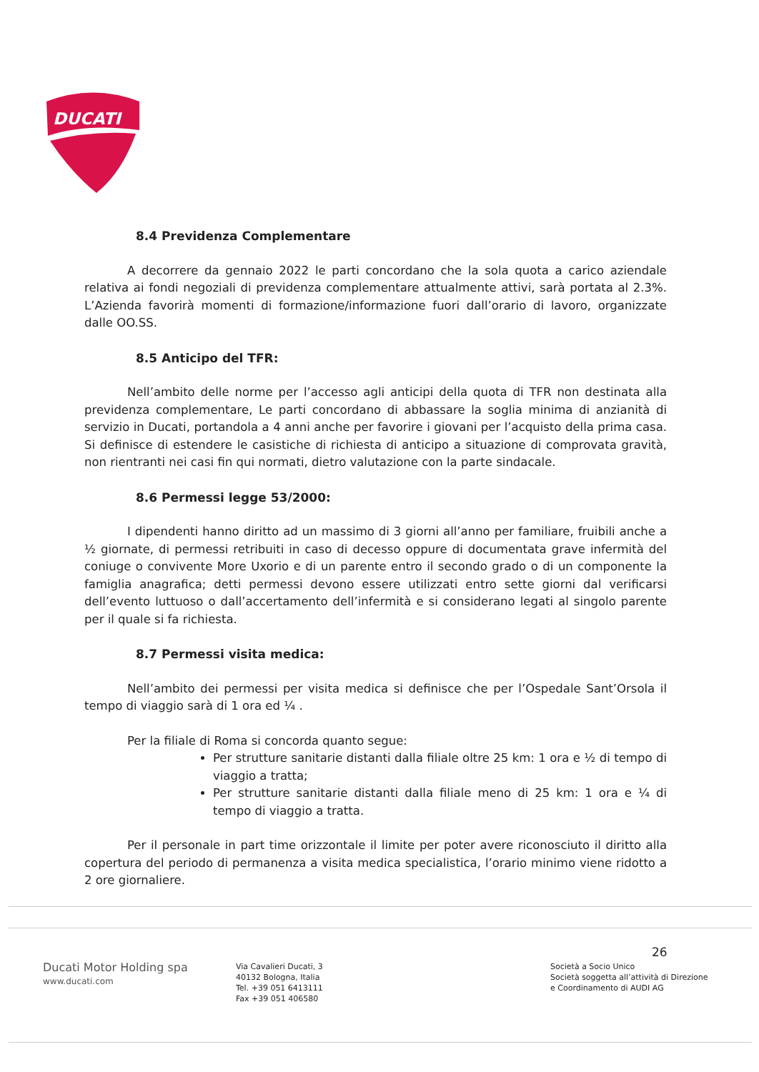DUCATI
8.4 Previdenza Complementare
A decorrere da gennaio 2022 le parti concordano che la sola quota a carico aziendale relativa ai fondi negoziali di previdenza complementare attualmente attivi, sarà portata al 2.3%. L’Azienda favorirà momenti di formazione/informazione fuori dall’orario di lavoro, organizzate dalle OO.SS.
8.5 Anticipo del TFR:
Nell’ambito delle norme per l’accesso agli anticipi della quota di TFR non destinata alla previdenza complementare, Le parti concordano di abbassare la soglia minima di anzianità di servizio in Ducati, portandola a 4 anni anche per favorire i giovani per l’acquisto della prima casa. Si definisce di estendere le casistiche di richiesta di anticipo a situazione di comprovata gravità, non rientranti nei casi fin qui normati, dietro valutazione con la parte sindacale.
8.6 Permessi legge 53/2000:
I dipendenti hanno diritto ad un massimo di 3 giorni all’anno per familiare, fruibili anche a ½ giornate, di permessi retribuiti in caso di decesso oppure di documentata grave infermità del coniuge o convivente More Uxorio e di un parente entro il secondo grado o di un componente la famiglia anagrafica; detti permessi devono essere utilizzati entro sette giorni dal verificarsi dell’evento luttuoso o dall’accertamento dell’infermità e si considerano legati al singolo parente per il quale si fa richiesta.
8.7 Permessi visita medica:
Nell’ambito dei permessi per visita medica si definisce che per l’Ospedale Sant’Orsola il tempo di viaggio sarà di 1 ora ed ¼ .
Per la filiale di Roma si concorda quanto segue:
Per strutture sanitarie distanti dalla filiale oltre 25 km: 1 ora e ½ di tempo di viaggio a tratta;
Per strutture sanitarie distanti dalla filiale meno di 25 km: 1 ora e ¼ di tempo di viaggio a tratta.
Per il personale in part time orizzontale il limite per poter avere riconosciuto il diritto alla copertura del periodo di permanenza a visita medica specialistica, l’orario minimo viene ridotto a 2 ore giornaliere.
Ducati Motor Holding spa
www.ducati.com
Via Cavalieri Ducati, 3
40132 Bologna, Italia
Tel. +39 051 6413111
Fax +39 051 406580
Società a Socio Unico
Società soggetta all’attività di Direzione
e Coordinamento di AUDI AG
26